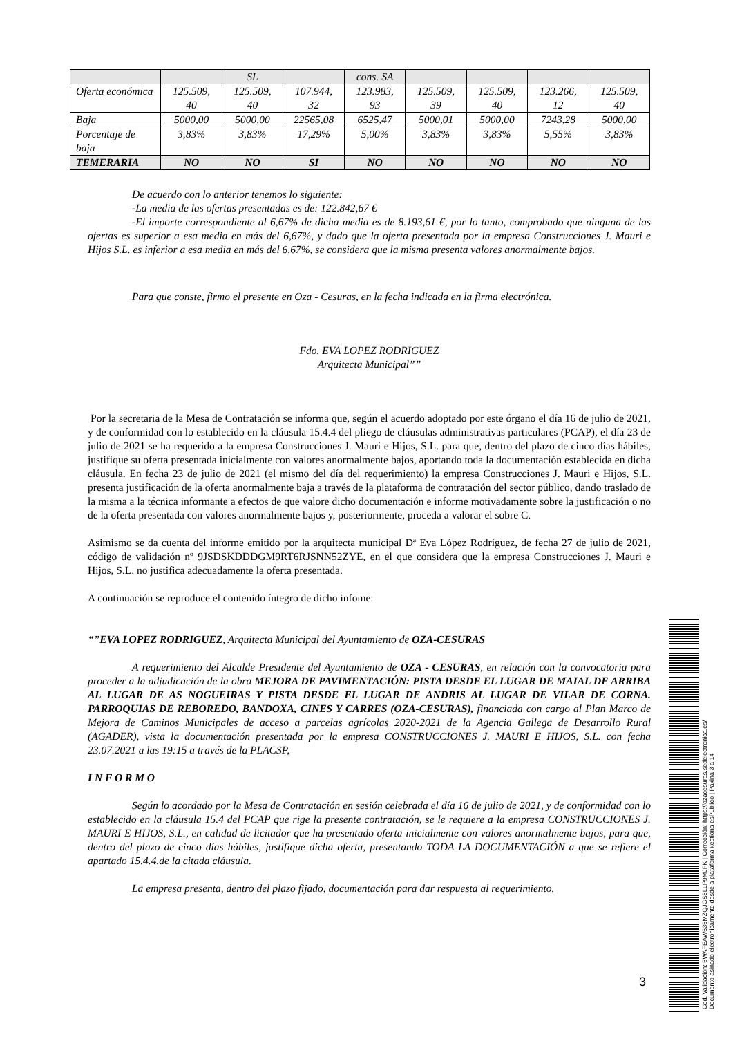| | | SL | | cons. SA | | | | |
| Oferta económica | 125.509, 40 | 125.509, 40 | 107.944, 32 | 123.983, 93 | 125.509, 39 | 125.509, 40 | 123.266, 12 | 125.509, 40 |
| Baja | 5000,00 | 5000,00 | 22565,08 | 6525,47 | 5000,01 | 5000,00 | 7243,28 | 5000,00 |
| Porcentaje de baja | 3,83% | 3,83% | 17,29% | 5,00% | 3,83% | 3,83% | 5,55% | 3,83% |
| TEMERARIA | NO | NO | SI | NO | NO | NO | NO | NO |
De acuerdo con lo anterior tenemos lo siguiente:
-La media de las ofertas presentadas es de: 122.842,67 €
-El importe correspondiente al 6,67% de dicha media es de 8.193,61 €, por lo tanto, comprobado que ninguna de las ofertas es superior a esa media en más del 6,67%, y dado que la oferta presentada por la empresa Construcciones J. Mauri e Hijos S.L. es inferior a esa media en más del 6,67%, se considera que la misma presenta valores anormalmente bajos.
Para que conste, firmo el presente en Oza - Cesuras, en la fecha indicada en la firma electrónica.
Fdo. EVA LOPEZ RODRIGUEZ
Arquitecta Municipal””
Por la secretaria de la Mesa de Contratación se informa que, según el acuerdo adoptado por este órgano el día 16 de julio de 2021, y de conformidad con lo establecido en la cláusula 15.4.4 del pliego de cláusulas administrativas particulares (PCAP), el día 23 de julio de 2021 se ha requerido a la empresa Construcciones J. Mauri e Hijos, S.L. para que, dentro del plazo de cinco días hábiles, justifique su oferta presentada inicialmente con valores anormalmente bajos, aportando toda la documentación establecida en dicha cláusula. En fecha 23 de julio de 2021 (el mismo del día del requerimiento) la empresa Construcciones J. Mauri e Hijos, S.L. presenta justificación de la oferta anormalmente baja a través de la plataforma de contratación del sector público, dando traslado de la misma a la técnica informante a efectos de que valore dicho documentación e informe motivadamente sobre la justificación o no de la oferta presentada con valores anormalmente bajos y, posteriormente, proceda a valorar el sobre C.
Asimismo se da cuenta del informe emitido por la arquitecta municipal Dª Eva López Rodríguez, de fecha 27 de julio de 2021, código de validación nº 9JSDSKDDDGM9RT6RJSNN52ZYE, en el que considera que la empresa Construcciones J. Mauri e Hijos, S.L. no justifica adecuadamente la oferta presentada.
A continuación se reproduce el contenido íntegro de dicho infome:
“”EVA LOPEZ RODRIGUEZ, Arquitecta Municipal del Ayuntamiento de OZA-CESURAS
A requerimiento del Alcalde Presidente del Ayuntamiento de OZA - CESURAS, en relación con la convocatoria para proceder a la adjudicación de la obra MEJORA DE PAVIMENTACIÓN: PISTA DESDE EL LUGAR DE MAIAL DE ARRIBA AL LUGAR DE AS NOGUEIRAS Y PISTA DESDE EL LUGAR DE ANDRIS AL LUGAR DE VILAR DE CORNA. PARROQUIAS DE REBOREDO, BANDOXA, CINES Y CARRES (OZA-CESURAS), financiada con cargo al Plan Marco de Mejora de Caminos Municipales de acceso a parcelas agrícolas 2020-2021 de la Agencia Gallega de Desarrollo Rural (AGADER), vista la documentación presentada por la empresa CONSTRUCCIONES J. MAURI E HIJOS, S.L. con fecha 23.07.2021 a las 19:15 a través de la PLACSP,
I N F O R M O
Según lo acordado por la Mesa de Contratación en sesión celebrada el día 16 de julio de 2021, y de conformidad con lo establecido en la cláusula 15.4 del PCAP que rige la presente contratación, se le requiere a la empresa CONSTRUCCIONES J. MAURI E HIJOS, S.L., en calidad de licitador que ha presentado oferta inicialmente con valores anormalmente bajos, para que, dentro del plazo de cinco días hábiles, justifique dicha oferta, presentando TODA LA DOCUMENTACIÓN a que se refiere el apartado 15.4.4.de la citada cláusula.
La empresa presenta, dentro del plazo fijado, documentación para dar respuesta al requerimiento.
3
Cod. Validación: 6WAFEAW636MZQJGS5LLP9MJFK | Corrección: https://ozacesuras.sedelectronica.es/
Documento asinado electronicamente desde a plataforma xestiona esPublico | Páxina 3 a 14